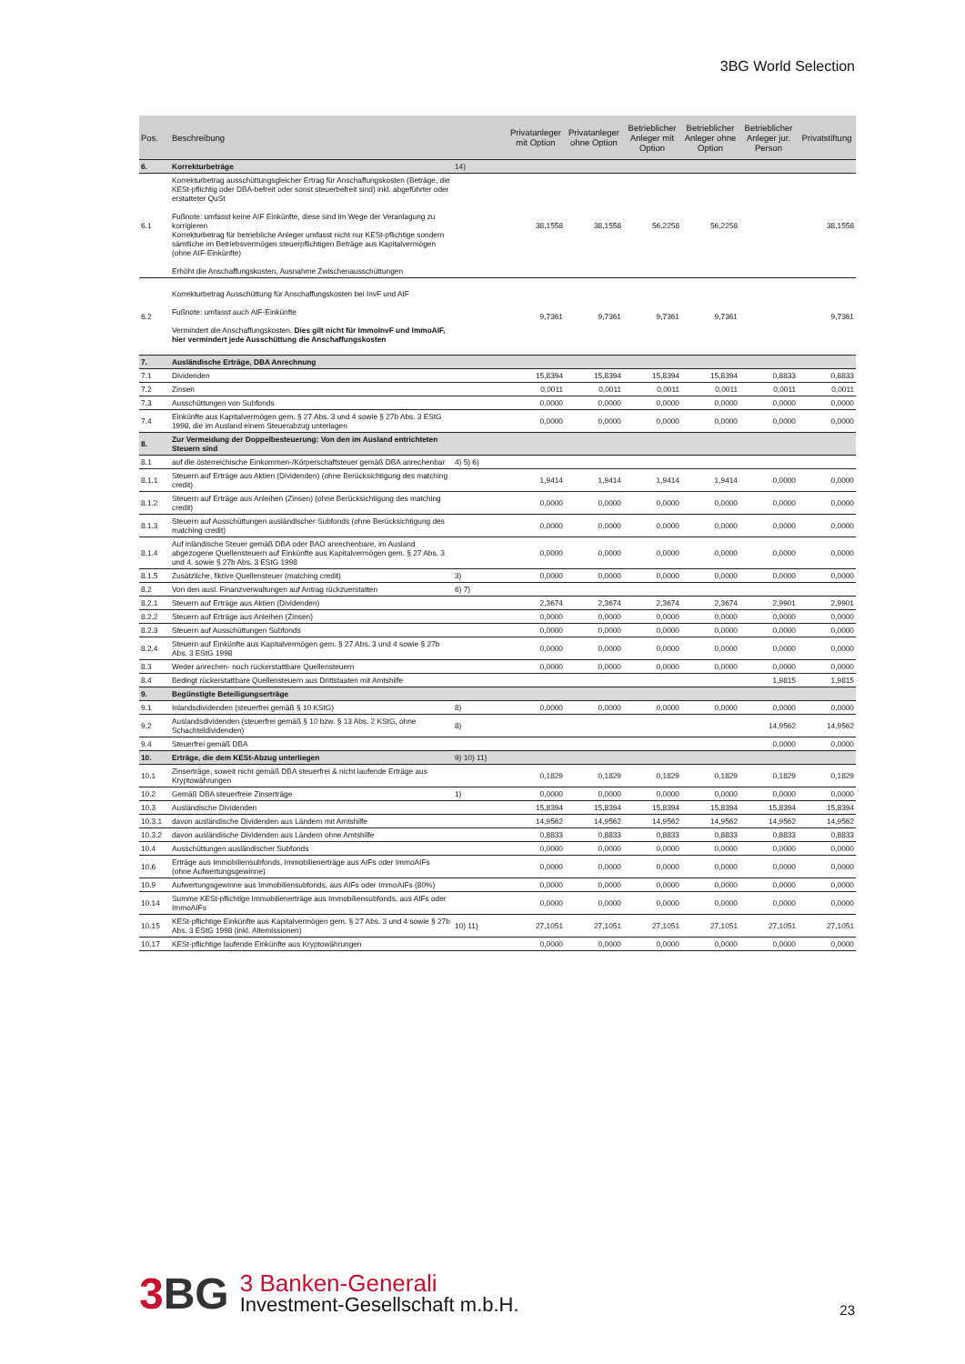3BG World Selection
| Pos. | Beschreibung | | Privatanleger mit Option | Privatanleger ohne Option | Betrieblicher Anleger mit Option | Betrieblicher Anleger ohne Option | Betrieblicher Anleger jur. Person | Privatstiftung |
| --- | --- | --- | --- | --- | --- | --- | --- | --- |
| 6. | Korrekturbeträge | 14) | | | | | | |
| 6.1 | Korrekturbetrag ausschüttungsgleicher Ertrag für Anschaffungskosten (Beträge, die KESt-pflichtig oder DBA-befreit oder sonst steuerbefreit sind) inkl. abgeführter oder erstatteter QuSt Fußnote: umfasst keine AIF Einkünfte, diese sind im Wege der Veranlagung zu korrigieren Korrekturbetrag für betriebliche Anleger umfasst nicht nur KESt-pflichtige sondern sämtliche im Betriebsvermögen steuerpflichtigen Beträge aus Kapitalvermögen (ohne AIF-Einkünfte) Erhöht die Anschaffungskosten, Ausnahme Zwischenausschüttungen | | 38,1558 | 38,1558 | 56,2258 | 56,2258 | | 38,1558 |
| 6.2 | Korrekturbetrag Ausschüttung für Anschaffungskosten bei InvF und AIF Fußnote: umfasst auch AIF-Einkünfte Vermindert die Anschaffungskosten. Dies gilt nicht für ImmoInvF und ImmoAIF, hier vermindert jede Ausschüttung die Anschaffungskosten | | 9,7361 | 9,7361 | 9,7361 | 9,7361 | | 9,7361 |
| 7. | Ausländische Erträge, DBA Anrechnung | | | | | | | |
| 7.1 | Dividenden | | 15,8394 | 15,8394 | 15,8394 | 15,8394 | 0,8833 | 0,8833 |
| 7.2 | Zinsen | | 0,0011 | 0,0011 | 0,0011 | 0,0011 | 0,0011 | 0,0011 |
| 7.3 | Ausschüttungen von Subfonds | | 0,0000 | 0,0000 | 0,0000 | 0,0000 | 0,0000 | 0,0000 |
| 7.4 | Einkünfte aus Kapitalvermögen gem. § 27 Abs. 3 und 4 sowie § 27b Abs. 3 EStG 1998, die im Ausland einem Steuerabzug unterlagen | | 0,0000 | 0,0000 | 0,0000 | 0,0000 | 0,0000 | 0,0000 |
| 8. | Zur Vermeidung der Doppelbesteuerung: Von den im Ausland entrichteten Steuern sind | | | | | | | |
| 8.1 | auf die österreichische Einkommen-/Körperschaftsteuer gemäß DBA anrechenbar | 4) 5) 6) | | | | | | |
| 8.1.1 | Steuern auf Erträge aus Aktien (Dividenden) (ohne Berücksichtigung des matching credit) | | 1,9414 | 1,9414 | 1,9414 | 1,9414 | 0,0000 | 0,0000 |
| 8.1.2 | Steuern auf Erträge aus Anleihen (Zinsen) (ohne Berücksichtigung des matching credit) | | 0,0000 | 0,0000 | 0,0000 | 0,0000 | 0,0000 | 0,0000 |
| 8.1.3 | Steuern auf Ausschüttungen ausländischer Subfonds (ohne Berücksichtigung des matching credit) | | 0,0000 | 0,0000 | 0,0000 | 0,0000 | 0,0000 | 0,0000 |
| 8.1.4 | Auf inländische Steuer gemäß DBA oder BAO anrechenbare, im Ausland abgezogene Quellensteuern auf Einkünfte aus Kapitalvermögen gem. § 27 Abs. 3 und 4. sowie § 27b Abs. 3 EStG 1998 | | 0,0000 | 0,0000 | 0,0000 | 0,0000 | 0,0000 | 0,0000 |
| 8.1.5 | Zusätzliche, fiktive Quellensteuer (matching credit) | 3) | 0,0000 | 0,0000 | 0,0000 | 0,0000 | 0,0000 | 0,0000 |
| 8.2 | Von den ausl. Finanzverwaltungen auf Antrag rückzuerstatten | 6) 7) | | | | | | |
| 8.2.1 | Steuern auf Erträge aus Aktien (Dividenden) | | 2,3674 | 2,3674 | 2,3674 | 2,3674 | 2,9901 | 2,9901 |
| 8.2.2 | Steuern auf Erträge aus Anleihen (Zinsen) | | 0,0000 | 0,0000 | 0,0000 | 0,0000 | 0,0000 | 0,0000 |
| 8.2.3 | Steuern auf Ausschüttungen Subfonds | | 0,0000 | 0,0000 | 0,0000 | 0,0000 | 0,0000 | 0,0000 |
| 8.2.4 | Steuern auf Einkünfte aus Kapitalvermögen gem. § 27 Abs. 3 und 4 sowie § 27b Abs. 3 EStG 1998 | | 0,0000 | 0,0000 | 0,0000 | 0,0000 | 0,0000 | 0,0000 |
| 8.3 | Weder anrechen- noch rückerstattbare Quellensteuern | | 0,0000 | 0,0000 | 0,0000 | 0,0000 | 0,0000 | 0,0000 |
| 8.4 | Bedingt rückerstattbare Quellensteuern aus Drittstaaten mit Amtshilfe | | | | | | 1,9815 | 1,9815 |
| 9. | Begünstigte Beteiligungserträge | | | | | | | |
| 9.1 | Inlandsdividenden (steuerfrei gemäß § 10 KStG) | 8) | 0,0000 | 0,0000 | 0,0000 | 0,0000 | 0,0000 | 0,0000 |
| 9.2 | Auslandsdividenden (steuerfrei gemäß § 10 bzw. § 13 Abs. 2 KStG, ohne Schachteldividenden) | 8) | | | | | 14,9562 | 14,9562 |
| 9.4 | Steuerfrei gemäß DBA | | | | | | 0,0000 | 0,0000 |
| 10. | Erträge, die dem KESt-Abzug unterliegen | 9) 10) 11) | | | | | | |
| 10.1 | Zinserträge, soweit nicht gemäß DBA steuerfrei & nicht laufende Erträge aus Kryptowährungen | | 0,1829 | 0,1829 | 0,1829 | 0,1829 | 0,1829 | 0,1829 |
| 10.2 | Gemäß DBA steuerfreie Zinserträge | 1) | 0,0000 | 0,0000 | 0,0000 | 0,0000 | 0,0000 | 0,0000 |
| 10.3 | Ausländische Dividenden | | 15,8394 | 15,8394 | 15,8394 | 15,8394 | 15,8394 | 15,8394 |
| 10.3.1 | davon ausländische Dividenden aus Ländern mit Amtshilfe | | 14,9562 | 14,9562 | 14,9562 | 14,9562 | 14,9562 | 14,9562 |
| 10.3.2 | davon ausländische Dividenden aus Ländern ohne Amtshilfe | | 0,8833 | 0,8833 | 0,8833 | 0,8833 | 0,8833 | 0,8833 |
| 10.4 | Ausschüttungen ausländischer Subfonds | | 0,0000 | 0,0000 | 0,0000 | 0,0000 | 0,0000 | 0,0000 |
| 10.6 | Erträge aus Immobiliensubfonds, Immobilienerträge aus AIFs oder ImmoAIFs (ohne Aufwertungsgewinne) | | 0,0000 | 0,0000 | 0,0000 | 0,0000 | 0,0000 | 0,0000 |
| 10.9 | Aufwertungsgewinne aus Immobiliensubfonds, aus AIFs oder ImmoAIFs (80%) | | 0,0000 | 0,0000 | 0,0000 | 0,0000 | 0,0000 | 0,0000 |
| 10.14 | Summe KESt-pflichtige Immobilienerträge aus Immobiliensubfonds, aus AIFs oder ImmoAIFs | | 0,0000 | 0,0000 | 0,0000 | 0,0000 | 0,0000 | 0,0000 |
| 10.15 | KESt-pflichtige Einkünfte aus Kapitalvermögen gem. § 27 Abs. 3 und 4 sowie § 27b Abs. 3 EStG 1998 (inkl. Altemissionen) | 10) 11) | 27,1051 | 27,1051 | 27,1051 | 27,1051 | 27,1051 | 27,1051 |
| 10.17 | KESt-pflichtige laufende Einkünfte aus Kryptowährungen | | 0,0000 | 0,0000 | 0,0000 | 0,0000 | 0,0000 | 0,0000 |
3 BG
3 Banken-Generali
Investment-Gesellschaft m.b.H.
23